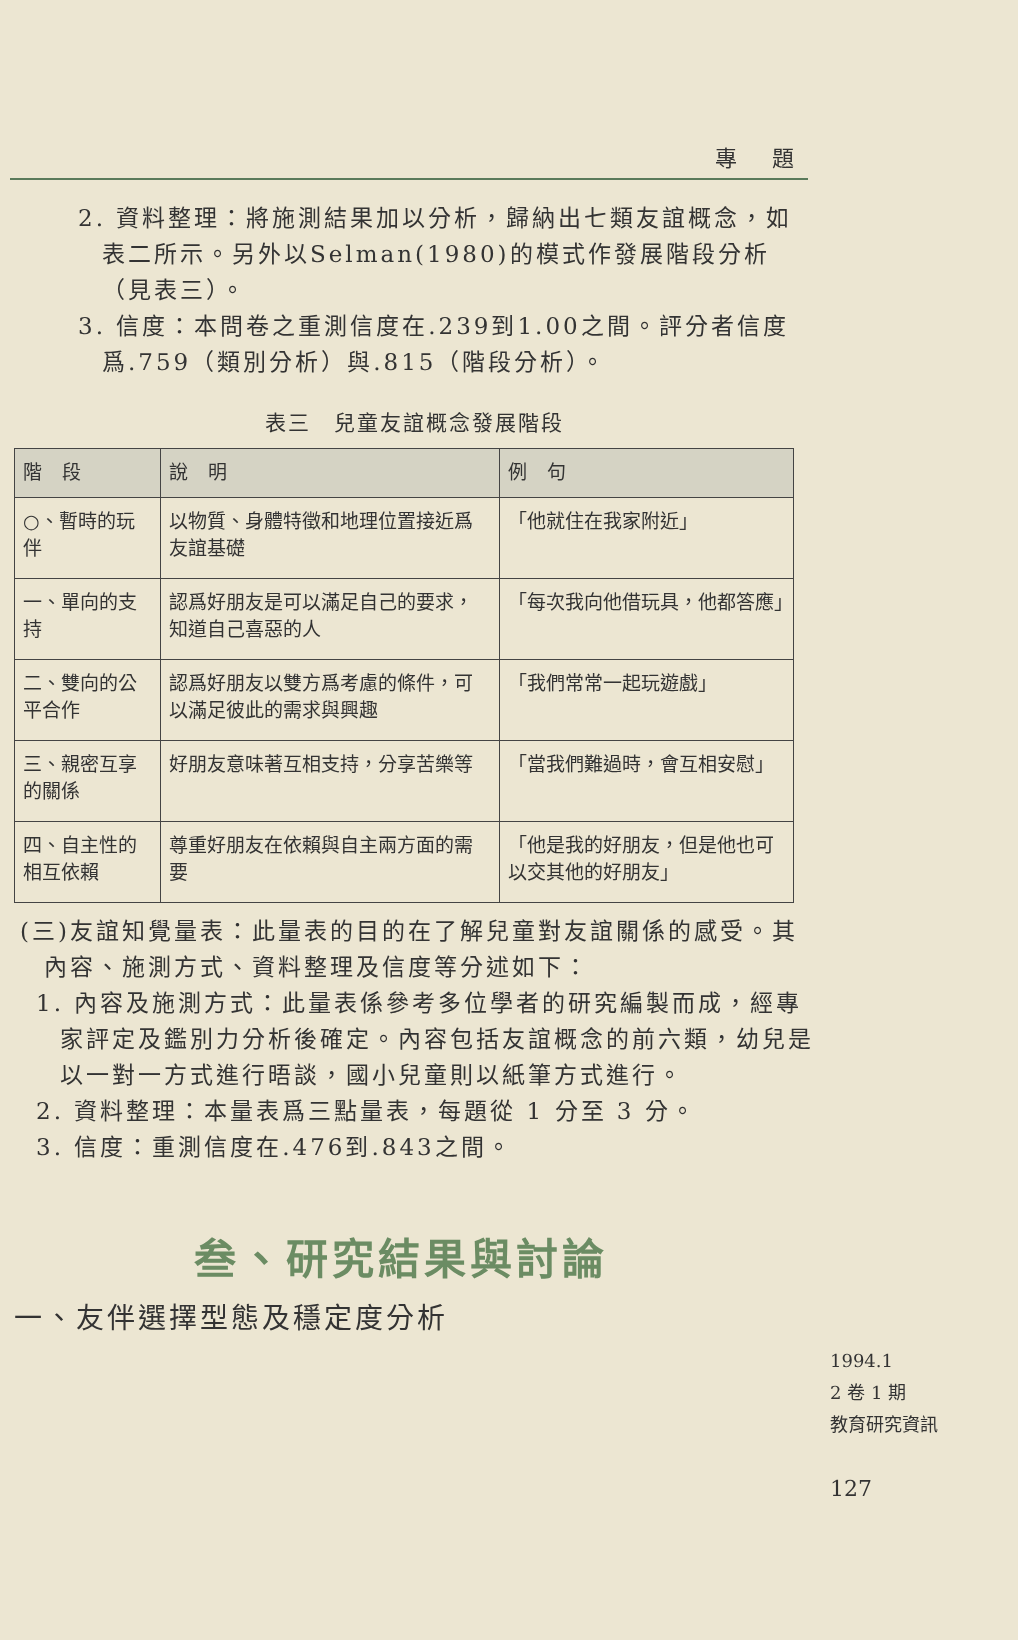專 題
2. 資料整理：將施測結果加以分析，歸納出七類友誼概念，如表二所示。另外以Selman(1980)的模式作發展階段分析（見表三）。
3. 信度：本問卷之重測信度在.239到1.00之間。評分者信度爲.759（類別分析）與.815（階段分析）。
表三　兒童友誼概念發展階段
| 階段 | 說明 | 例句 |
| --- | --- | --- |
| ○、暫時的玩伴 | 以物質、身體特徵和地理位置接近爲友誼基礎 | 「他就住在我家附近」 |
| 一、單向的支持 | 認爲好朋友是可以滿足自己的要求，知道自己喜惡的人 | 「每次我向他借玩具，他都答應」 |
| 二、雙向的公平合作 | 認爲好朋友以雙方爲考慮的條件，可以滿足彼此的需求與興趣 | 「我們常常一起玩遊戲」 |
| 三、親密互享的關係 | 好朋友意味著互相支持，分享苦樂等 | 「當我們難過時，會互相安慰」 |
| 四、自主性的相互依賴 | 尊重好朋友在依賴與自主兩方面的需要 | 「他是我的好朋友，但是他也可以交其他的好朋友」 |
(三)友誼知覺量表：此量表的目的在了解兒童對友誼關係的感受。其內容、施測方式、資料整理及信度等分述如下：
1. 內容及施測方式：此量表係參考多位學者的研究編製而成，經專家評定及鑑別力分析後確定。內容包括友誼概念的前六類，幼兒是以一對一方式進行晤談，國小兒童則以紙筆方式進行。
2. 資料整理：本量表爲三點量表，每題從 1 分至 3 分。
3. 信度：重測信度在.476到.843之間。
叁、研究結果與討論
一、友伴選擇型態及穩定度分析
1994.1
2 卷 1 期
教育研究資訊
127